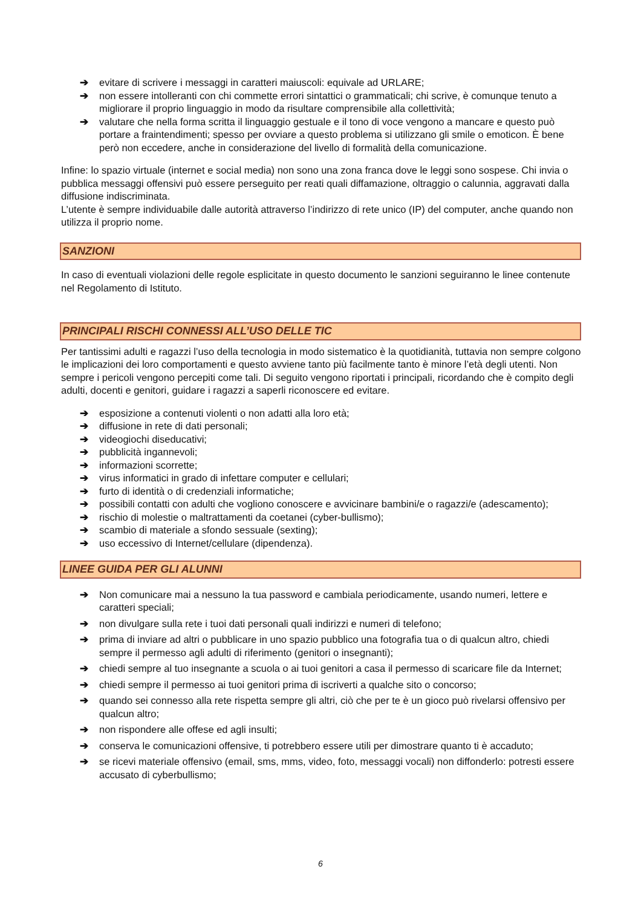➔ evitare di scrivere i messaggi in caratteri maiuscoli: equivale ad URLARE;
➔ non essere intolleranti con chi commette errori sintattici o grammaticali; chi scrive, è comunque tenuto a migliorare il proprio linguaggio in modo da risultare comprensibile alla collettività;
➔ valutare che nella forma scritta il linguaggio gestuale e il tono di voce vengono a mancare e questo può portare a fraintendimenti; spesso per ovviare a questo problema si utilizzano gli smile o emoticon. È bene però non eccedere, anche in considerazione del livello di formalità della comunicazione.
Infine: lo spazio virtuale (internet e social media) non sono una zona franca dove le leggi sono sospese. Chi invia o pubblica messaggi offensivi può essere perseguito per reati quali diffamazione, oltraggio o calunnia, aggravati dalla diffusione indiscriminata.
L’utente è sempre individuabile dalle autorità attraverso l’indirizzo di rete unico (IP) del computer, anche quando non utilizza il proprio nome.
SANZIONI
In caso di eventuali violazioni delle regole esplicitate in questo documento le sanzioni seguiranno le linee contenute nel Regolamento di Istituto.
PRINCIPALI RISCHI CONNESSI ALL’USO DELLE TIC
Per tantissimi adulti e ragazzi l’uso della tecnologia in modo sistematico è la quotidianità, tuttavia non sempre colgono le implicazioni dei loro comportamenti e questo avviene tanto più facilmente tanto è minore l’età degli utenti. Non sempre i pericoli vengono percepiti come tali. Di seguito vengono riportati i principali, ricordando che è compito degli adulti, docenti e genitori, guidare i ragazzi a saperli riconoscere ed evitare.
➔ esposizione a contenuti violenti o non adatti alla loro età;
➔ diffusione in rete di dati personali;
➔ videogiochi diseducativi;
➔ pubblicità ingannevoli;
➔ informazioni scorrette;
➔ virus informatici in grado di infettare computer e cellulari;
➔ furto di identità o di credenziali informatiche;
➔ possibili contatti con adulti che vogliono conoscere e avvicinare bambini/e o ragazzi/e (adescamento);
➔ rischio di molestie o maltrattamenti da coetanei (cyber-bullismo);
➔ scambio di materiale a sfondo sessuale (sexting);
➔ uso eccessivo di Internet/cellulare (dipendenza).
LINEE GUIDA PER GLI ALUNNI
➔ Non comunicare mai a nessuno la tua password e cambiala periodicamente, usando numeri, lettere e caratteri speciali;
➔ non divulgare sulla rete i tuoi dati personali quali indirizzi e numeri di telefono;
➔ prima di inviare ad altri o pubblicare in uno spazio pubblico una fotografia tua o di qualcun altro, chiedi sempre il permesso agli adulti di riferimento (genitori o insegnanti);
➔ chiedi sempre al tuo insegnante a scuola o ai tuoi genitori a casa il permesso di scaricare file da Internet;
➔ chiedi sempre il permesso ai tuoi genitori prima di iscriverti a qualche sito o concorso;
➔ quando sei connesso alla rete rispetta sempre gli altri, ciò che per te è un gioco può rivelarsi offensivo per qualcun altro;
➔ non rispondere alle offese ed agli insulti;
➔ conserva le comunicazioni offensive, ti potrebbero essere utili per dimostrare quanto ti è accaduto;
➔ se ricevi materiale offensivo (email, sms, mms, video, foto, messaggi vocali) non diffonderlo: potresti essere accusato di cyberbullismo;
6